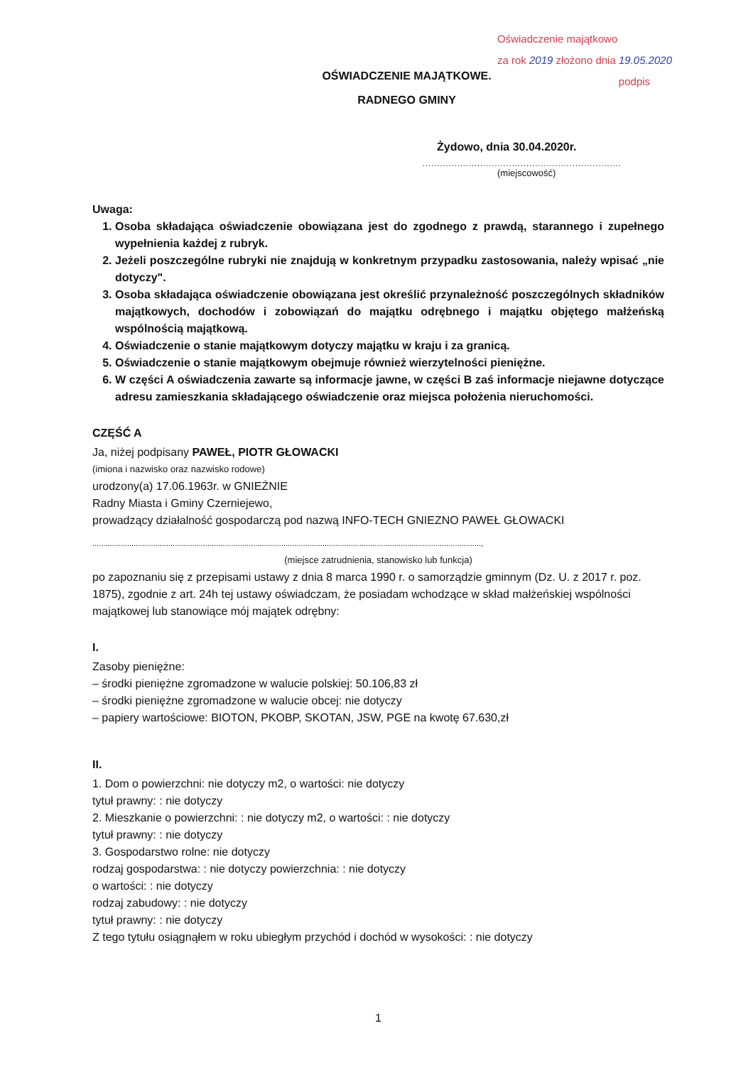Oświadczenie majątkowo
za rok 2019 złożono dnia 19.05.2020
podpis
OŚWIADCZENIE MAJĄTKOWE.
RADNEGO GMINY
Żydowo, dnia 30.04.2020r.
.....................................................................
(miejscowość)
Uwaga:
1. Osoba składająca oświadczenie obowiązana jest do zgodnego z prawdą, starannego i zupełnego wypełnienia każdej z rubryk.
2. Jeżeli poszczególne rubryki nie znajdują w konkretnym przypadku zastosowania, należy wpisać „nie dotyczy".
3. Osoba składająca oświadczenie obowiązana jest określić przynależność poszczególnych składników majątkowych, dochodów i zobowiązań do majątku odrębnego i majątku objętego małżeńską wspólnością majątkową.
4. Oświadczenie o stanie majątkowym dotyczy majątku w kraju i za granicą.
5. Oświadczenie o stanie majątkowym obejmuje również wierzytelności pieniężne.
6. W części A oświadczenia zawarte są informacje jawne, w części B zaś informacje niejawne dotyczące adresu zamieszkania składającego oświadczenie oraz miejsca położenia nieruchomości.
CZĘŚĆ A
Ja, niżej podpisany PAWEŁ, PIOTR GŁOWACKI
(imiona i nazwisko oraz nazwisko rodowe)
urodzony(a) 17.06.1963r. w GNIEŹNIE
Radny Miasta i Gminy Czerniejewo,
prowadzący działalność gospodarczą pod nazwą INFO-TECH GNIEZNO PAWEŁ GŁOWACKI
...................................................................................................................................................................................,
(miejsce zatrudnienia, stanowisko lub funkcja)
po zapoznaniu się z przepisami ustawy z dnia 8 marca 1990 r. o samorządzie gminnym (Dz. U. z 2017 r. poz. 1875), zgodnie z art. 24h tej ustawy oświadczam, że posiadam wchodzące w skład małżeńskiej wspólności majątkowej lub stanowiące mój majątek odrębny:
I.
Zasoby pieniężne:
– środki pieniężne zgromadzone w walucie polskiej: 50.106,83 zł
– środki pieniężne zgromadzone w walucie obcej: nie dotyczy
– papiery wartościowe: BIOTON, PKOBP, SKOTAN, JSW, PGE na kwotę 67.630,zł
II.
1. Dom o powierzchni: nie dotyczy m2, o wartości: nie dotyczy
tytuł prawny: : nie dotyczy
2. Mieszkanie o powierzchni: : nie dotyczy m2, o wartości: : nie dotyczy
tytuł prawny: : nie dotyczy
3. Gospodarstwo rolne: nie dotyczy
rodzaj gospodarstwa: : nie dotyczy powierzchnia: : nie dotyczy
o wartości: : nie dotyczy
rodzaj zabudowy: : nie dotyczy
tytuł prawny: : nie dotyczy
Z tego tytułu osiągnąłem w roku ubiegłym przychód i dochód w wysokości: : nie dotyczy
1